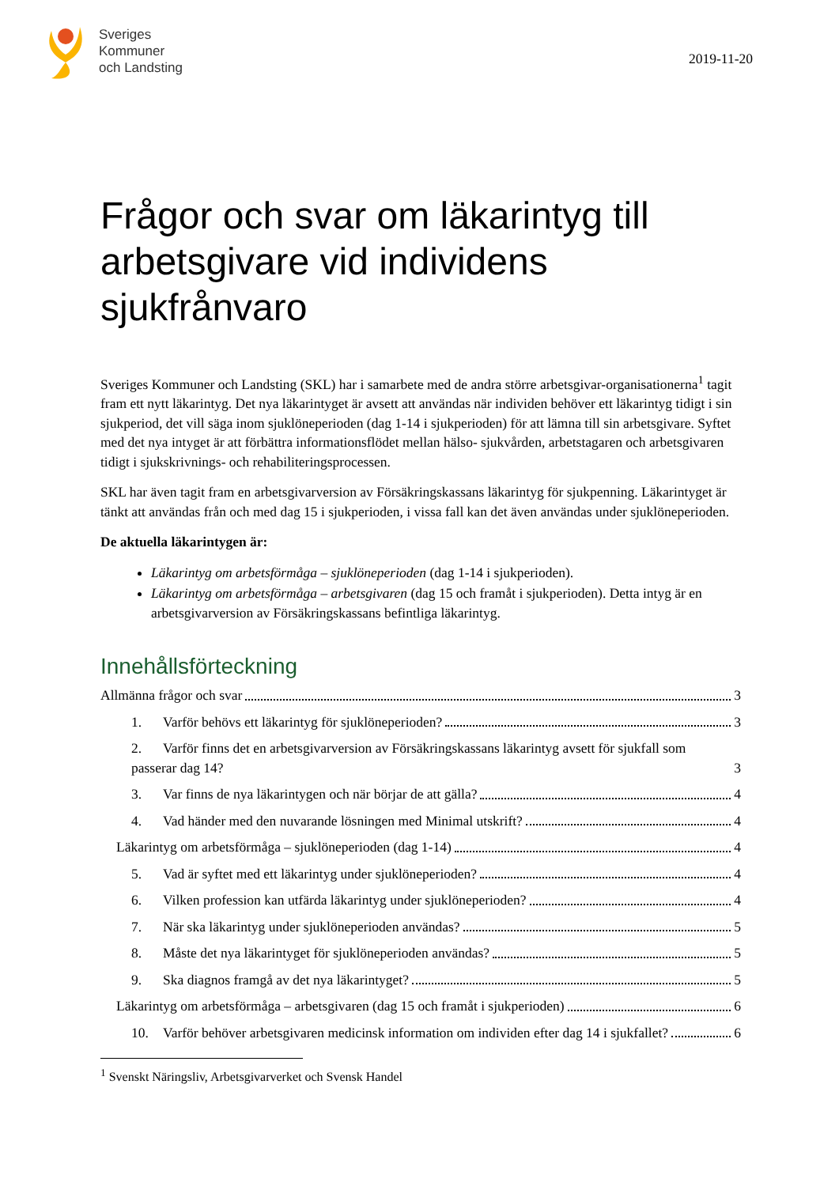Sveriges
Kommuner
och Landsting
2019-11-20
Frågor och svar om läkarintyg till arbetsgivare vid individens sjukfrånvaro
Sveriges Kommuner och Landsting (SKL) har i samarbete med de andra större arbetsgivar-organisationerna<sup>1</sup> tagit fram ett nytt läkarintyg. Det nya läkarintyget är avsett att användas när individen behöver ett läkarintyg tidigt i sin sjukperiod, det vill säga inom sjuklöneperioden (dag 1-14 i sjukperioden) för att lämna till sin arbetsgivare. Syftet med det nya intyget är att förbättra informationsflödet mellan hälso- sjukvården, arbetstagaren och arbetsgivaren tidigt i sjukskrivnings- och rehabiliteringsprocessen.
SKL har även tagit fram en arbetsgivarversion av Försäkringskassans läkarintyg för sjukpenning. Läkarintyget är tänkt att användas från och med dag 15 i sjukperioden, i vissa fall kan det även användas under sjuklöneperioden.
De aktuella läkarintygen är:
Läkarintyg om arbetsförmåga – sjuklöneperioden (dag 1-14 i sjukperioden).
Läkarintyg om arbetsförmåga – arbetsgivaren (dag 15 och framåt i sjukperioden). Detta intyg är en arbetsgivarversion av Försäkringskassans befintliga läkarintyg.
Innehållsförteckning
Allmänna frågor och svar 3
1. Varför behövs ett läkarintyg för sjuklöneperioden? 3
2. Varför finns det en arbetsgivarversion av Försäkringskassans läkarintyg avsett för sjukfall som passerar dag 14? 3
3. Var finns de nya läkarintygen och när börjar de att gälla? 4
4. Vad händer med den nuvarande lösningen med Minimal utskrift? 4
Läkarintyg om arbetsförmåga – sjuklöneperioden (dag 1-14) 4
5. Vad är syftet med ett läkarintyg under sjuklöneperioden? 4
6. Vilken profession kan utfärda läkarintyg under sjuklöneperioden? 4
7. När ska läkarintyg under sjuklöneperioden användas? 5
8. Måste det nya läkarintyget för sjuklöneperioden användas? 5
9. Ska diagnos framgå av det nya läkarintyget? 5
Läkarintyg om arbetsförmåga – arbetsgivaren (dag 15 och framåt i sjukperioden) 6
10. Varför behöver arbetsgivaren medicinsk information om individen efter dag 14 i sjukfallet? 6
<sup>1</sup> Svenskt Näringsliv, Arbetsgivarverket och Svensk Handel